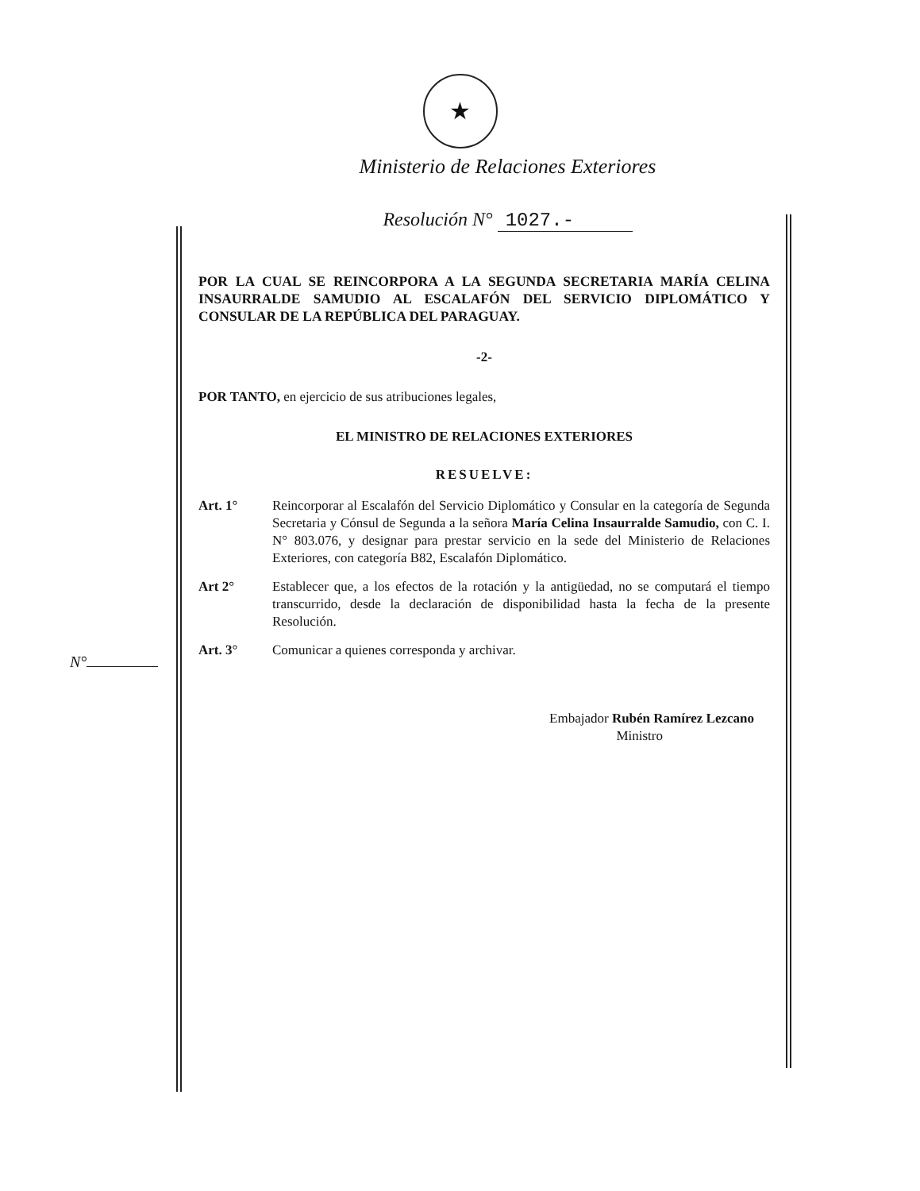★
Ministerio de Relaciones Exteriores
Resolución N° 1027.-
N°
POR LA CUAL SE REINCORPORA A LA SEGUNDA SECRETARIA MARÍA CELINA INSAURRALDE SAMUDIO AL ESCALAFÓN DEL SERVICIO DIPLOMÁTICO Y CONSULAR DE LA REPÚBLICA DEL PARAGUAY.
-2-
POR TANTO, en ejercicio de sus atribuciones legales,
EL MINISTRO DE RELACIONES EXTERIORES
RESUELVE:
Art. 1° Reincorporar al Escalafón del Servicio Diplomático y Consular en la categoría de Segunda Secretaria y Cónsul de Segunda a la señora María Celina Insaurralde Samudio, con C. I. N° 803.076, y designar para prestar servicio en la sede del Ministerio de Relaciones Exteriores, con categoría B82, Escalafón Diplomático.
Art 2° Establecer que, a los efectos de la rotación y la antigüedad, no se computará el tiempo transcurrido, desde la declaración de disponibilidad hasta la fecha de la presente Resolución.
Art. 3° Comunicar a quienes corresponda y archivar.
Embajador Rubén Ramírez Lezcano
Ministro